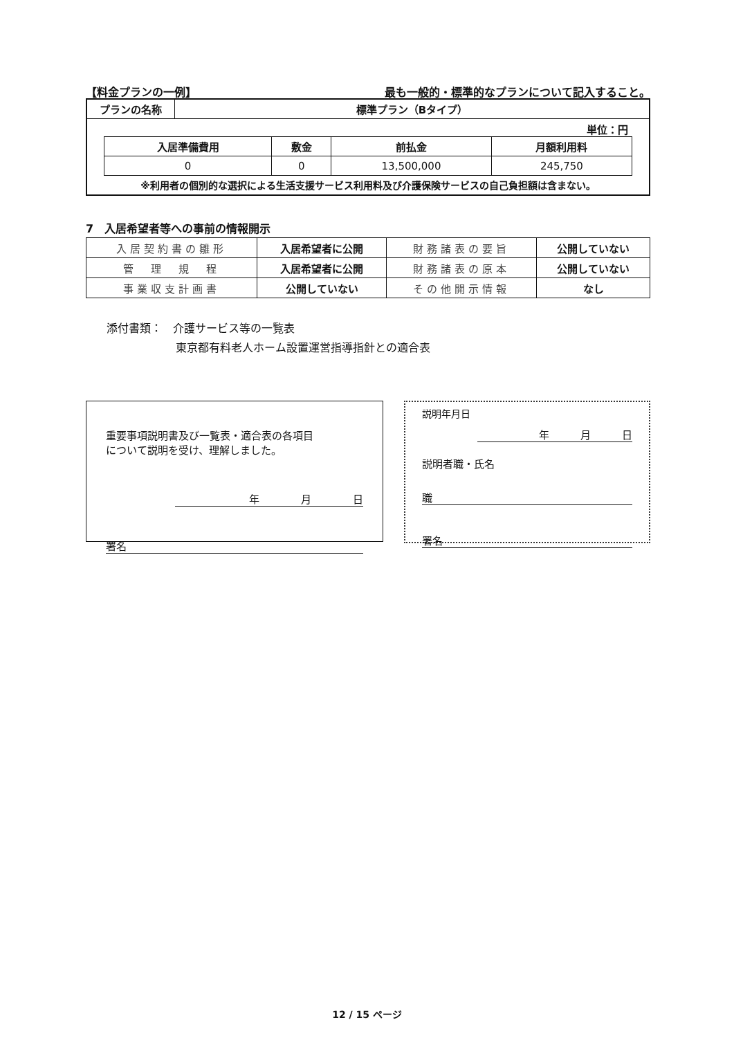【料金プランの一例】 最も一般的・標準的なプランについて記入すること。
| プランの名称 | 標準プラン（Bタイプ） |
単位：円
| 入居準備費用 | 敷金 | 前払金 | 月額利用料 |
| --- | --- | --- | --- |
| 0 | 0 | 13,500,000 | 245,750 |
※利用者の個別的な選択による生活支援サービス利用料及び介護保険サービスの自己負担額は含まない。
7　入居希望者等への事前の情報開示
| 入居契約書の雛形 | 入居希望者に公開 | 財務諸表の要旨 | 公開していない |
| 管 理 規 程 | 入居希望者に公開 | 財務諸表の原本 | 公開していない |
| 事業収支計画書 | 公開していない | その他開示情報 | なし |
添付書類：　介護サービス等の一覧表
東京都有料老人ホーム設置運営指導指針との適合表
重要事項説明書及び一覧表・適合表の各項目
について説明を受け、理解しました。
年　　　　月　　　　日
署名
説明年月日
年　　　月　　　日
説明者職・氏名
職
署名
12 / 15 ページ